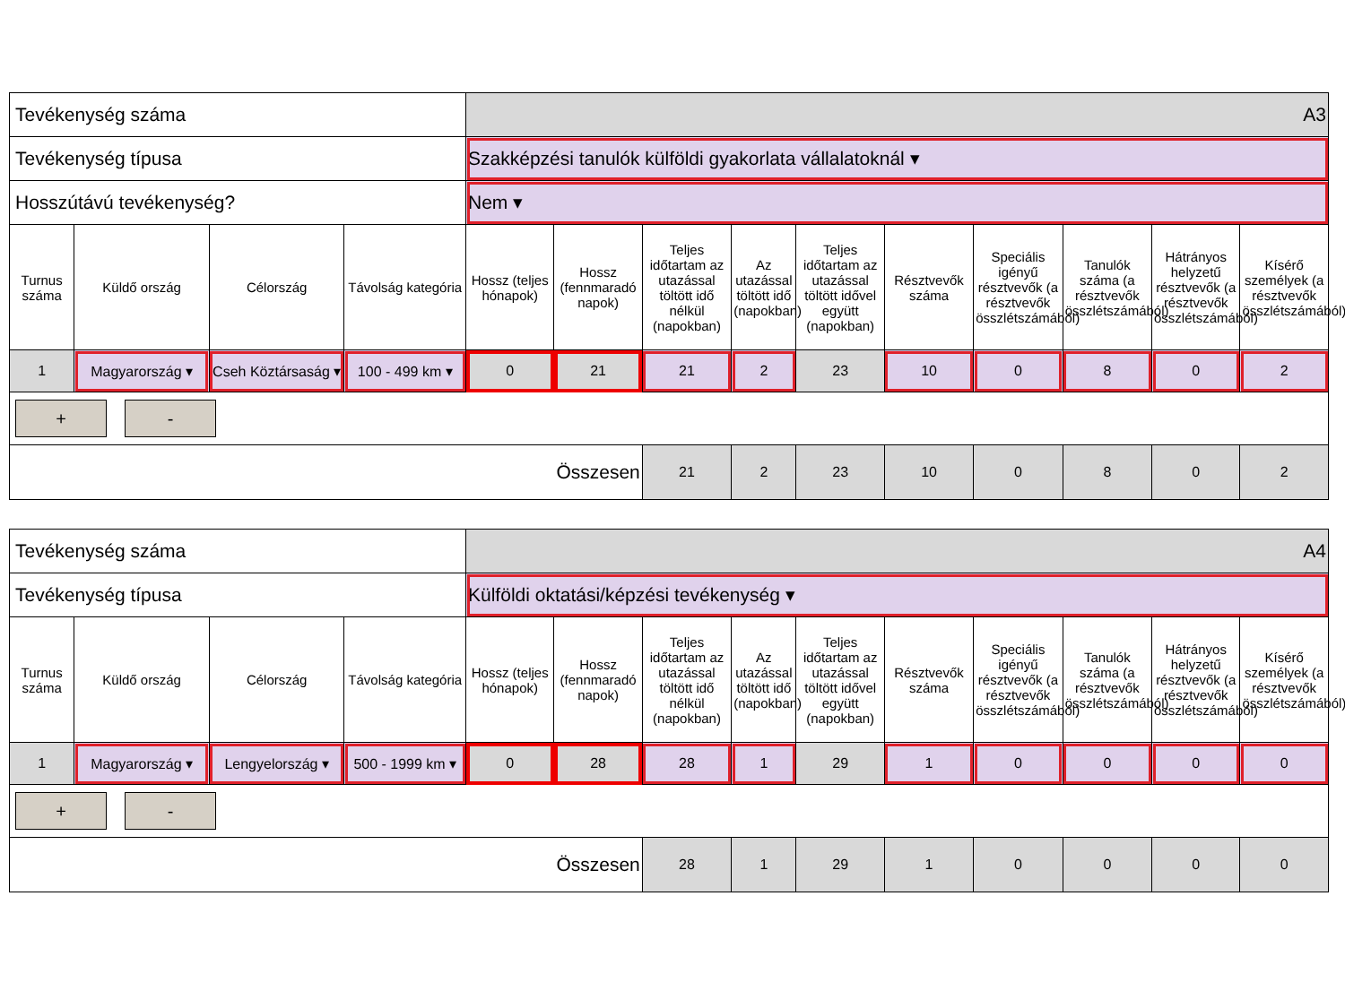| Tevékenység száma | | | | A3 | | | | | | | | | |
| Tevékenység típusa | | | | Szakképzési tanulók külföldi gyakorlata vállalatoknál ▾ | | | | | | | | | |
| Hosszútávú tevékenység? | | | | Nem ▾ | | | | | | | | | |
| Turnus száma | Küldő ország | Célország | Távolság kategória | Hossz (teljes hónapok) | Hossz (fennmaradó napok) | Teljes időtartam az utazással töltött idő nélkül (napokban) | Az utazással töltött idő (napokban) | Teljes időtartam az utazással töltött idővel együtt (napokban) | Résztvevők száma | Speciális igényű résztvevők (a résztvevők összlétszámából) | Tanulók száma (a résztvevők összlétszámából) | Hátrányos helyzetű résztvevők (a résztvevők összlétszámából) | Kísérő személyek (a résztvevők összlétszámából) |
| 1 | Magyarország ▾ | Cseh Köztársaság ▾ | 100 - 499 km ▾ | 0 | 21 | 21 | 2 | 23 | 10 | 0 | 8 | 0 | 2 |
| + - | | | | | | | | | | | | | |
| Összesen | | | | | | 21 | 2 | 23 | 10 | 0 | 8 | 0 | 2 |
| Tevékenység száma | | | | A4 | | | | | | | | | |
| Tevékenység típusa | | | | Külföldi oktatási/képzési tevékenység ▾ | | | | | | | | | |
| Turnus száma | Küldő ország | Célország | Távolság kategória | Hossz (teljes hónapok) | Hossz (fennmaradó napok) | Teljes időtartam az utazással töltött idő nélkül (napokban) | Az utazással töltött idő (napokban) | Teljes időtartam az utazással töltött idővel együtt (napokban) | Résztvevők száma | Speciális igényű résztvevők (a résztvevők összlétszámából) | Tanulók száma (a résztvevők összlétszámából) | Hátrányos helyzetű résztvevők (a résztvevők összlétszámából) | Kísérő személyek (a résztvevők összlétszámából) |
| 1 | Magyarország ▾ | Lengyelország ▾ | 500 - 1999 km ▾ | 0 | 28 | 28 | 1 | 29 | 1 | 0 | 0 | 0 | 0 |
| + - | | | | | | | | | | | | | |
| Összesen | | | | | | 28 | 1 | 29 | 1 | 0 | 0 | 0 | 0 |